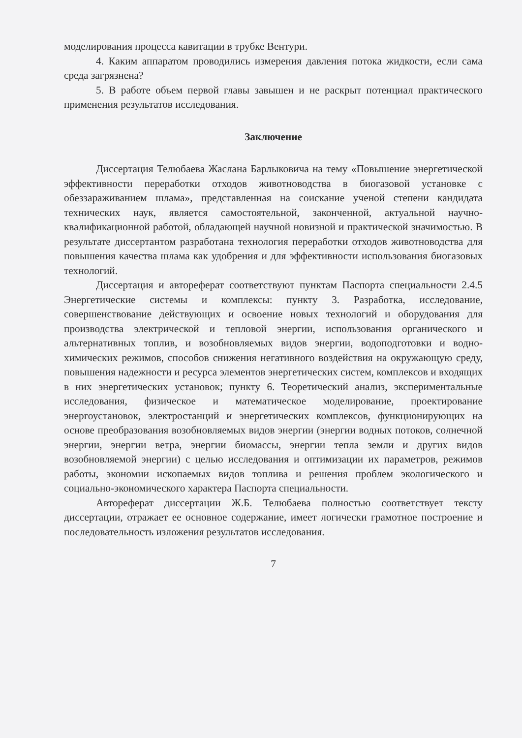моделирования процесса кавитации в трубке Вентури.
4. Каким аппаратом проводились измерения давления потока жидкости, если сама среда загрязнена?
5. В работе объем первой главы завышен и не раскрыт потенциал практического применения результатов исследования.
Заключение
Диссертация Телюбаева Жаслана Барлыковича на тему «Повышение энергетической эффективности переработки отходов животноводства в биогазовой установке с обеззараживанием шлама», представленная на соискание ученой степени кандидата технических наук, является самостоятельной, законченной, актуальной научно-квалификационной работой, обладающей научной новизной и практической значимостью. В результате диссертантом разработана технология переработки отходов животноводства для повышения качества шлама как удобрения и для эффективности использования биогазовых технологий.
Диссертация и автореферат соответствуют пунктам Паспорта специальности 2.4.5 Энергетические системы и комплексы: пункту 3. Разработка, исследование, совершенствование действующих и освоение новых технологий и оборудования для производства электрической и тепловой энергии, использования органического и альтернативных топлив, и возобновляемых видов энергии, водоподготовки и водно-химических режимов, способов снижения негативного воздействия на окружающую среду, повышения надежности и ресурса элементов энергетических систем, комплексов и входящих в них энергетических установок; пункту 6. Теоретический анализ, экспериментальные исследования, физическое и математическое моделирование, проектирование энергоустановок, электростанций и энергетических комплексов, функционирующих на основе преобразования возобновляемых видов энергии (энергии водных потоков, солнечной энергии, энергии ветра, энергии биомассы, энергии тепла земли и других видов возобновляемой энергии) с целью исследования и оптимизации их параметров, режимов работы, экономии ископаемых видов топлива и решения проблем экологического и социально-экономического характера Паспорта специальности.
Автореферат диссертации Ж.Б. Телюбаева полностью соответствует тексту диссертации, отражает ее основное содержание, имеет логически грамотное построение и последовательность изложения результатов исследования.
7